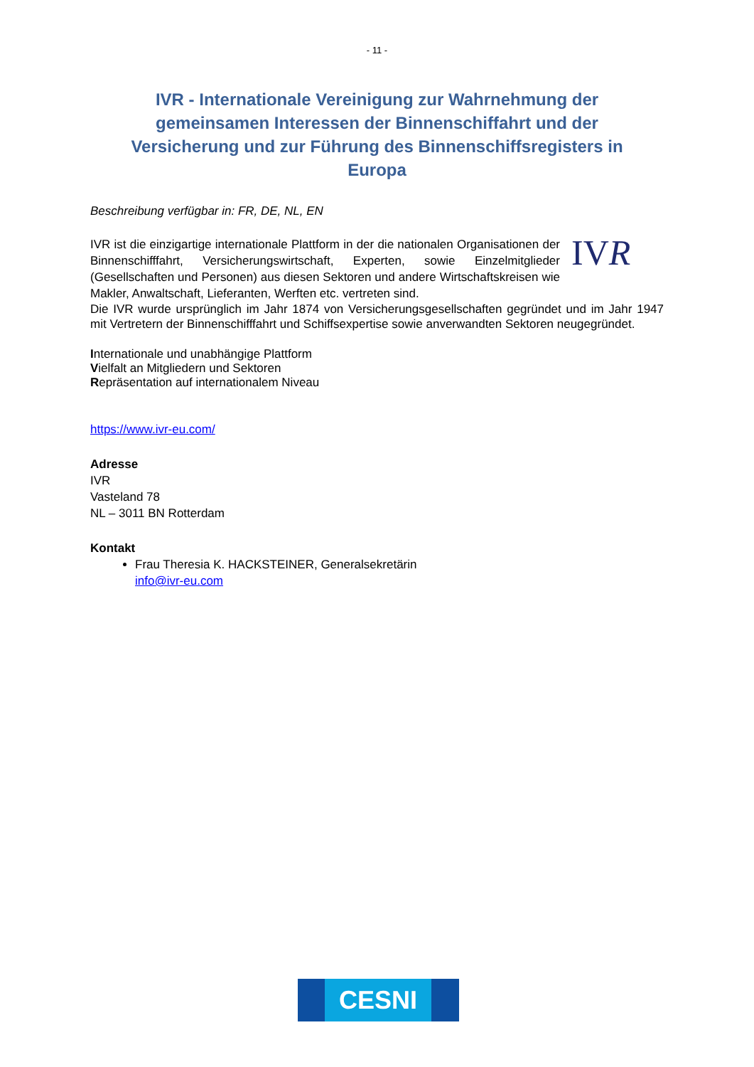- 11 -
IVR - Internationale Vereinigung zur Wahrnehmung der gemeinsamen Interessen der Binnenschiffahrt und der Versicherung und zur Führung des Binnenschiffsregisters in Europa
Beschreibung verfügbar in: FR, DE, NL, EN
IVR
IVR ist die einzigartige internationale Plattform in der die nationalen Organisationen der Binnenschifffahrt, Versicherungswirtschaft, Experten, sowie Einzelmitglieder (Gesellschaften und Personen) aus diesen Sektoren und andere Wirtschaftskreisen wie Makler, Anwaltschaft, Lieferanten, Werften etc. vertreten sind.
Die IVR wurde ursprünglich im Jahr 1874 von Versicherungsgesellschaften gegründet und im Jahr 1947 mit Vertretern der Binnenschifffahrt und Schiffsexpertise sowie anverwandten Sektoren neugegründet.
Internationale und unabhängige Plattform
Vielfalt an Mitgliedern und Sektoren
Repräsentation auf internationalem Niveau
https://www.ivr-eu.com/
Adresse
IVR
Vasteland 78
NL – 3011 BN Rotterdam
Kontakt
Frau Theresia K. HACKSTEINER, Generalsekretärin
info@ivr-eu.com
CESNI